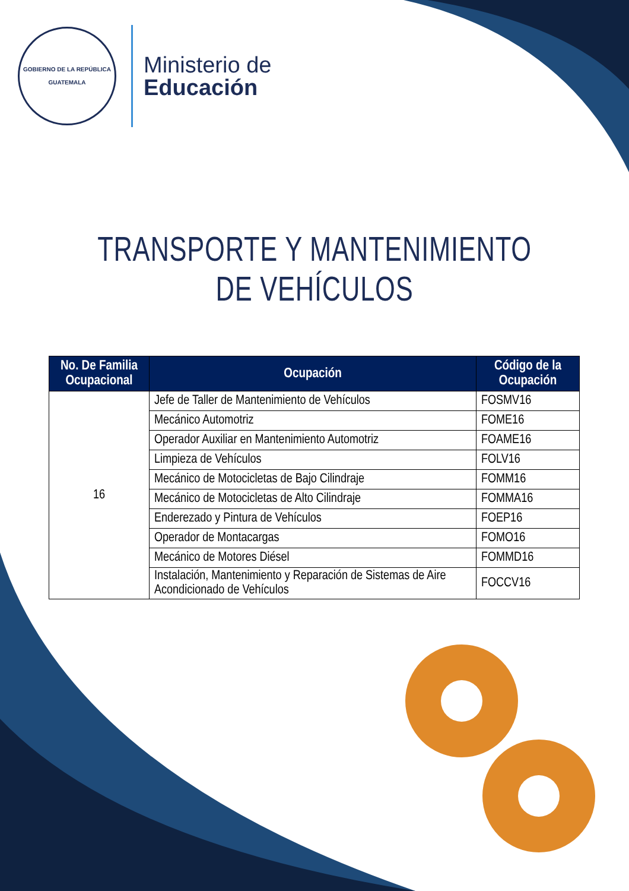GOBIERNO DE LA REPÚBLICA
GUATEMALA
Ministerio de
Educación
TRANSPORTE Y MANTENIMIENTO DE VEHÍCULOS
| No. De Familia Ocupacional | Ocupación | Código de la Ocupación |
| --- | --- | --- |
| 16 | Jefe de Taller de Mantenimiento de Vehículos | FOSMV16 |
| | Mecánico Automotriz | FOME16 |
| | Operador Auxiliar en Mantenimiento Automotriz | FOAME16 |
| | Limpieza de Vehículos | FOLV16 |
| | Mecánico de Motocicletas de Bajo Cilindraje | FOMM16 |
| | Mecánico de Motocicletas de Alto Cilindraje | FOMMA16 |
| | Enderezado y Pintura de Vehículos | FOEP16 |
| | Operador de Montacargas | FOMO16 |
| | Mecánico de Motores Diésel | FOMMD16 |
| | Instalación, Mantenimiento y Reparación de Sistemas de Aire Acondicionado de Vehículos | FOCCV16 |